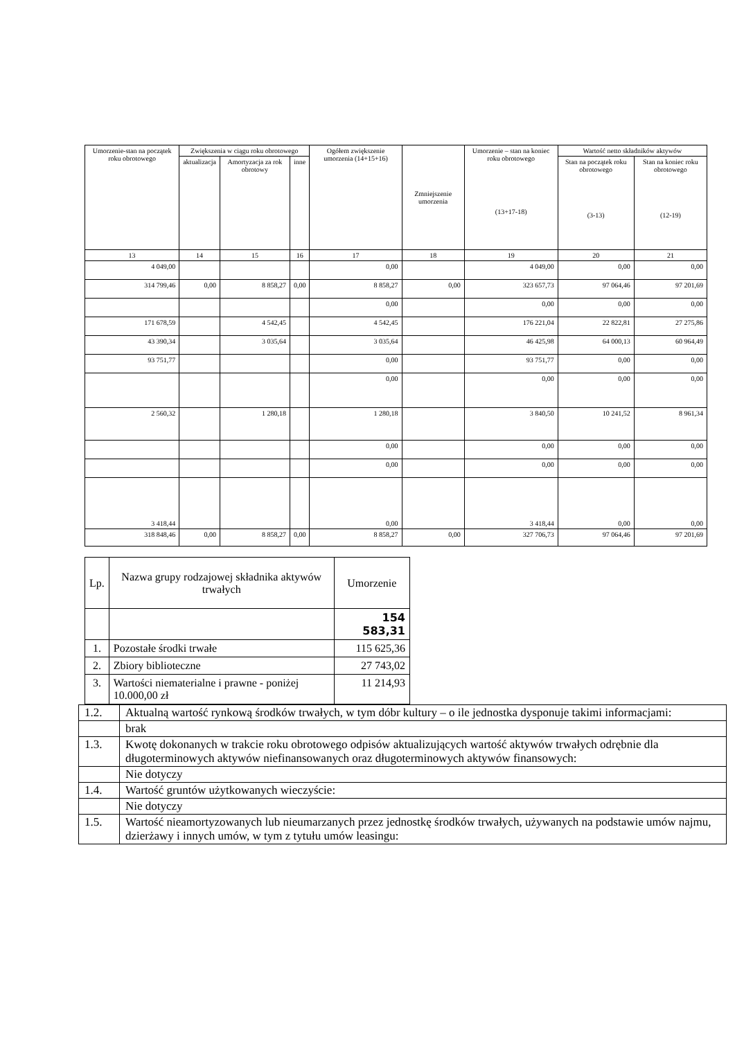| Umorzenie-stan na początek roku obrotowego | Zwiększenia w ciągu roku obrotowego | | | Ogółem zwiększenie umorzenia (14+15+16) | Zmniejszenie umorzenia | Umorzenie – stan na koniec roku obrotowego (13+17-18) | Wartość netto składników aktywów | |
| --- | --- | --- | --- | --- | --- | --- | --- | --- |
| | aktualizacja | Amortyzacja za rok obrotowy | inne | | | | Stan na początek roku obrotowego (3-13) | Stan na koniec roku obrotowego (12-19) |
| 13 | 14 | 15 | 16 | 17 | 18 | 19 | 20 | 21 |
| 4 049,00 | | | | 0,00 | | 4 049,00 | 0,00 | 0,00 |
| 314 799,46 | 0,00 | 8 858,27 | 0,00 | 8 858,27 | 0,00 | 323 657,73 | 97 064,46 | 97 201,69 |
| | | | | 0,00 | | 0,00 | 0,00 | 0,00 |
| 171 678,59 | | 4 542,45 | | 4 542,45 | | 176 221,04 | 22 822,81 | 27 275,86 |
| 43 390,34 | | 3 035,64 | | 3 035,64 | | 46 425,98 | 64 000,13 | 60 964,49 |
| 93 751,77 | | | | 0,00 | | 93 751,77 | 0,00 | 0,00 |
| | | | | 0,00 | | 0,00 | 0,00 | 0,00 |
| 2 560,32 | | 1 280,18 | | 1 280,18 | | 3 840,50 | 10 241,52 | 8 961,34 |
| | | | | 0,00 | | 0,00 | 0,00 | 0,00 |
| | | | | 0,00 | | 0,00 | 0,00 | 0,00 |
| 3 418,44 | | | | 0,00 | | 3 418,44 | 0,00 | 0,00 |
| 318 848,46 | 0,00 | 8 858,27 | 0,00 | 8 858,27 | 0,00 | 327 706,73 | 97 064,46 | 97 201,69 |
| Lp. | Nazwa grupy rodzajowej składnika aktywów trwałych | Umorzenie |
| --- | --- | --- |
| | | 154 583,31 |
| 1. | Pozostałe środki trwałe | 115 625,36 |
| 2. | Zbiory biblioteczne | 27 743,02 |
| 3. | Wartości niematerialne i prawne - poniżej 10.000,00 zł | 11 214,93 |
| 1.2. | Aktualną wartość rynkową środków trwałych, w tym dóbr kultury – o ile jednostka dysponuje takimi informacjami: |
| | brak |
| 1.3. | Kwotę dokonanych w trakcie roku obrotowego odpisów aktualizujących wartość aktywów trwałych odrębnie dla długoterminowych aktywów niefinansowanych oraz długoterminowych aktywów finansowych: |
| | Nie dotyczy |
| 1.4. | Wartość gruntów użytkowanych wieczyście: |
| | Nie dotyczy |
| 1.5. | Wartość nieamortyzowanych lub nieumarzanych przez jednostkę środków trwałych, używanych na podstawie umów najmu, dzierżawy i innych umów, w tym z tytułu umów leasingu: |